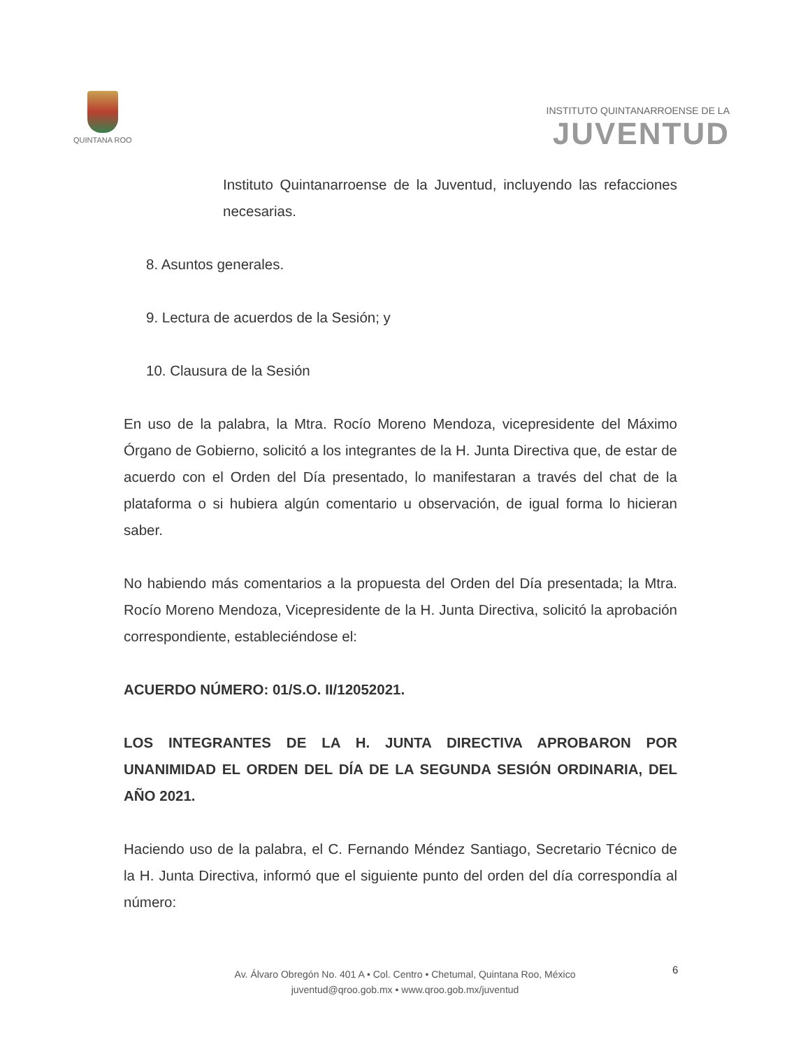QUINTANA ROO
INSTITUTO QUINTANARROENSE DE LA
JUVENTUD
Instituto Quintanarroense de la Juventud, incluyendo las refacciones necesarias.
8. Asuntos generales.
9. Lectura de acuerdos de la Sesión; y
10. Clausura de la Sesión
En uso de la palabra, la Mtra. Rocío Moreno Mendoza, vicepresidente del Máximo Órgano de Gobierno, solicitó a los integrantes de la H. Junta Directiva que, de estar de acuerdo con el Orden del Día presentado, lo manifestaran a través del chat de la plataforma o si hubiera algún comentario u observación, de igual forma lo hicieran saber.
No habiendo más comentarios a la propuesta del Orden del Día presentada; la Mtra. Rocío Moreno Mendoza, Vicepresidente de la H. Junta Directiva, solicitó la aprobación correspondiente, estableciéndose el:
ACUERDO NÚMERO: 01/S.O. II/12052021.
LOS INTEGRANTES DE LA H. JUNTA DIRECTIVA APROBARON POR UNANIMIDAD EL ORDEN DEL DÍA DE LA SEGUNDA SESIÓN ORDINARIA, DEL AÑO 2021.
Haciendo uso de la palabra, el C. Fernando Méndez Santiago, Secretario Técnico de la H. Junta Directiva, informó que el siguiente punto del orden del día correspondía al número:
Av. Álvaro Obregón No. 401 A • Col. Centro • Chetumal, Quintana Roo, México
juventud@qroo.gob.mx • www.qroo.gob.mx/juventud
6